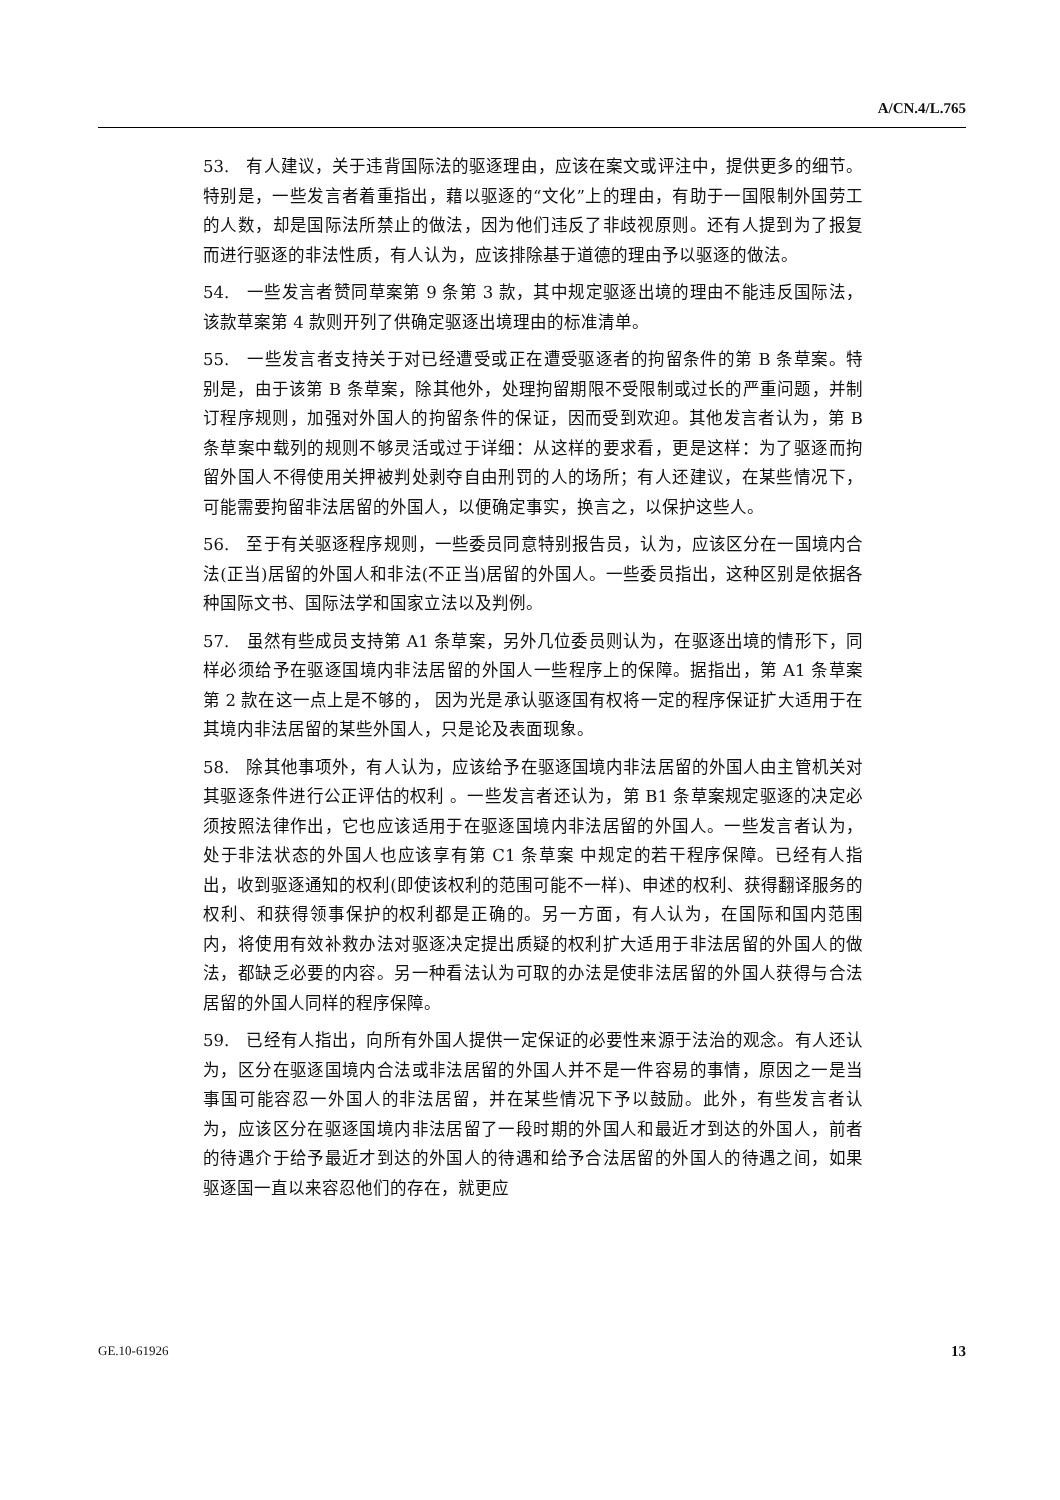A/CN.4/L.765
53.　有人建议，关于违背国际法的驱逐理由，应该在案文或评注中，提供更多的细节。特别是，一些发言者着重指出，藉以驱逐的“文化”上的理由，有助于一国限制外国劳工的人数，却是国际法所禁止的做法，因为他们违反了非歧视原则。还有人提到为了报复而进行驱逐的非法性质，有人认为，应该排除基于道德的理由予以驱逐的做法。
54.　一些发言者赞同草案第 9 条第 3 款，其中规定驱逐出境的理由不能违反国际法，该款草案第 4 款则开列了供确定驱逐出境理由的标准清单。
55.　一些发言者支持关于对已经遭受或正在遭受驱逐者的拘留条件的第 B 条草案。特别是，由于该第 B 条草案，除其他外，处理拘留期限不受限制或过长的严重问题，并制订程序规则，加强对外国人的拘留条件的保证，因而受到欢迎。其他发言者认为，第 B 条草案中载列的规则不够灵活或过于详细：从这样的要求看，更是这样：为了驱逐而拘留外国人不得使用关押被判处剥夺自由刑罚的人的场所；有人还建议，在某些情况下，可能需要拘留非法居留的外国人，以便确定事实，换言之，以保护这些人。
56.　至于有关驱逐程序规则，一些委员同意特别报告员，认为，应该区分在一国境内合法(正当)居留的外国人和非法(不正当)居留的外国人。一些委员指出，这种区别是依据各种国际文书、国际法学和国家立法以及判例。
57.　虽然有些成员支持第 A1 条草案，另外几位委员则认为，在驱逐出境的情形下，同样必须给予在驱逐国境内非法居留的外国人一些程序上的保障。据指出，第 A1 条草案第 2 款在这一点上是不够的， 因为光是承认驱逐国有权将一定的程序保证扩大适用于在其境内非法居留的某些外国人，只是论及表面现象。
58.　除其他事项外，有人认为，应该给予在驱逐国境内非法居留的外国人由主管机关对其驱逐条件进行公正评估的权利 。一些发言者还认为，第 B1 条草案规定驱逐的决定必须按照法律作出，它也应该适用于在驱逐国境内非法居留的外国人。一些发言者认为，处于非法状态的外国人也应该享有第 C1 条草案 中规定的若干程序保障。已经有人指出，收到驱逐通知的权利(即使该权利的范围可能不一样)、申述的权利、获得翻译服务的权利、和获得领事保护的权利都是正确的。另一方面，有人认为，在国际和国内范围内，将使用有效补救办法对驱逐决定提出质疑的权利扩大适用于非法居留的外国人的做法，都缺乏必要的内容。另一种看法认为可取的办法是使非法居留的外国人获得与合法居留的外国人同样的程序保障。
59.　已经有人指出，向所有外国人提供一定保证的必要性来源于法治的观念。有人还认为，区分在驱逐国境内合法或非法居留的外国人并不是一件容易的事情，原因之一是当事国可能容忍一外国人的非法居留，并在某些情况下予以鼓励。此外，有些发言者认为，应该区分在驱逐国境内非法居留了一段时期的外国人和最近才到达的外国人，前者的待遇介于给予最近才到达的外国人的待遇和给予合法居留的外国人的待遇之间，如果驱逐国一直以来容忍他们的存在，就更应
GE.10-61926 13